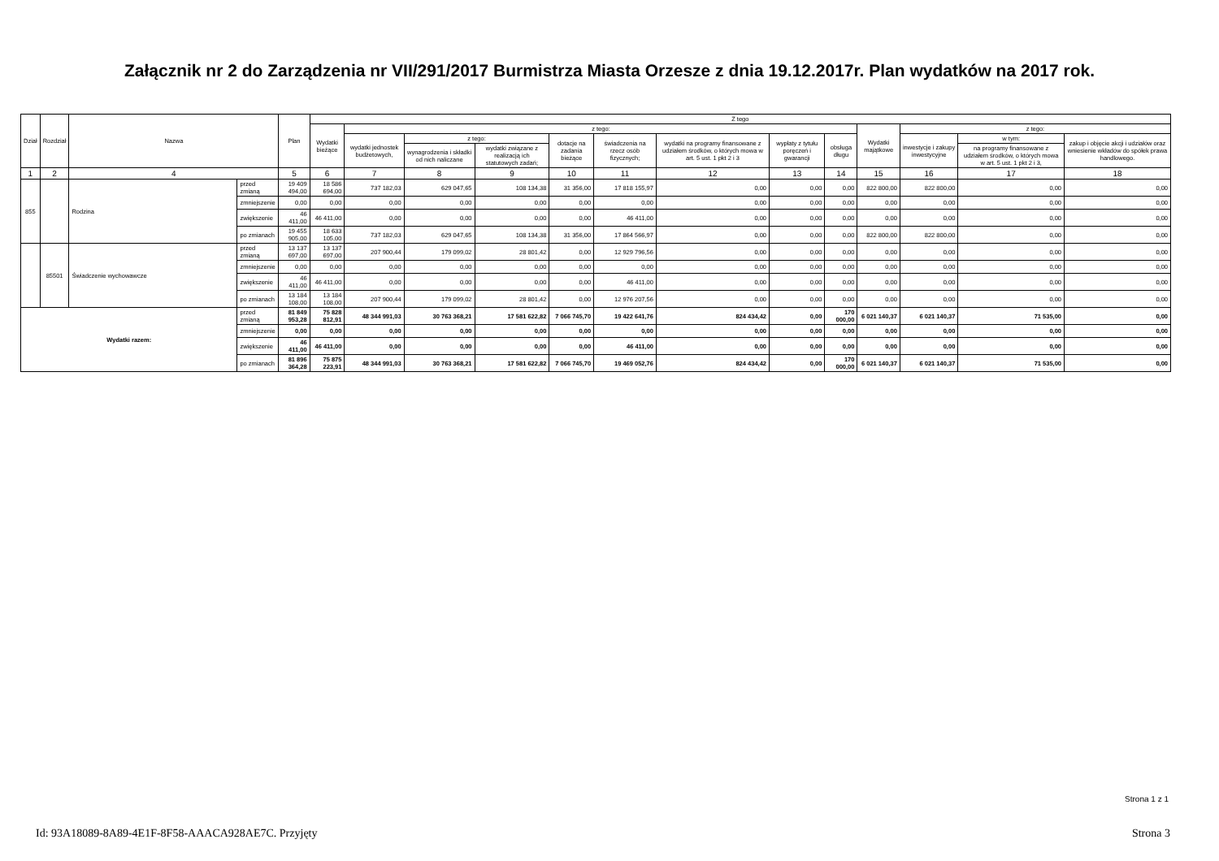Załącznik nr 2 do Zarządzenia nr VII/291/2017 Burmistrza Miasta Orzesze z dnia 19.12.2017r. Plan wydatków na 2017 rok.
| Dział | Rozdział | Nazwa | | Plan | Z tego | | | | | | | | | | | | |
| --- | --- | --- | --- | --- | --- | --- | --- | --- | --- | --- | --- | --- | --- | --- | --- | --- | --- |
| | | | | | Wydatki bieżące | z tego: | | | | | | | | Wydatki majątkowe | z tego: | | |
| | | | | | | wydatki jednostek budżetowych, | z tego: | | dotacje na zadania bieżące | świadczenia na rzecz osób fizycznych; | wydatki na programy finansowane z udziałem środków, o których mowa w art. 5 ust. 1 pkt 2 i 3 | wypłaty z tytułu poręczeń i gwarancji | obsługa długu | | inwestycje i zakupy inwestycyjne | w tym: | zakup i objęcie akcji i udziałów oraz wniesienie wkładów do spółek prawa handlowego. |
| | | | | | | | wynagrodzenia i składki od nich naliczane | wydatki związane z realizacją ich statutowych zadań; | | | | | | | | na programy finansowane z udziałem środków, o których mowa w art. 5 ust. 1 pkt 2 i 3, | |
| 1 | 2 | 4 | | 5 | 6 | 7 | 8 | 9 | 10 | 11 | 12 | 13 | 14 | 15 | 16 | 17 | 18 |
| 855 | | Rodzina | przed zmianą | 19 409 494,00 | 18 586 694,00 | 737 182,03 | 629 047,65 | 108 134,38 | 31 356,00 | 17 818 155,97 | 0,00 | 0,00 | 0,00 | 822 800,00 | 822 800,00 | 0,00 | 0,00 |
| | | | zmniejszenie | 0,00 | 0,00 | 0,00 | 0,00 | 0,00 | 0,00 | 0,00 | 0,00 | 0,00 | 0,00 | 0,00 | 0,00 | 0,00 | 0,00 |
| | | | zwiększenie | 46 411,00 | 46 411,00 | 0,00 | 0,00 | 0,00 | 0,00 | 46 411,00 | 0,00 | 0,00 | 0,00 | 0,00 | 0,00 | 0,00 | 0,00 |
| | | | po zmianach | 19 455 905,00 | 18 633 105,00 | 737 182,03 | 629 047,65 | 108 134,38 | 31 356,00 | 17 864 566,97 | 0,00 | 0,00 | 0,00 | 822 800,00 | 822 800,00 | 0,00 | 0,00 |
| | 85501 | Świadczenie wychowawcze | przed zmianą | 13 137 697,00 | 13 137 697,00 | 207 900,44 | 179 099,02 | 28 801,42 | 0,00 | 12 929 796,56 | 0,00 | 0,00 | 0,00 | 0,00 | 0,00 | 0,00 | 0,00 |
| | | | zmniejszenie | 0,00 | 0,00 | 0,00 | 0,00 | 0,00 | 0,00 | 0,00 | 0,00 | 0,00 | 0,00 | 0,00 | 0,00 | 0,00 | 0,00 |
| | | | zwiększenie | 46 411,00 | 46 411,00 | 0,00 | 0,00 | 0,00 | 0,00 | 46 411,00 | 0,00 | 0,00 | 0,00 | 0,00 | 0,00 | 0,00 | 0,00 |
| | | | po zmianach | 13 184 108,00 | 13 184 108,00 | 207 900,44 | 179 099,02 | 28 801,42 | 0,00 | 12 976 207,56 | 0,00 | 0,00 | 0,00 | 0,00 | 0,00 | 0,00 | 0,00 |
| Wydatki razem: | | | przed zmianą | 81 849 953,28 | 75 828 812,91 | 48 344 991,03 | 30 763 368,21 | 17 581 622,82 | 7 066 745,70 | 19 422 641,76 | 824 434,42 | 0,00 | 170 000,00 | 6 021 140,37 | 6 021 140,37 | 71 535,00 | 0,00 |
| | | | zmniejszenie | 0,00 | 0,00 | 0,00 | 0,00 | 0,00 | 0,00 | 0,00 | 0,00 | 0,00 | 0,00 | 0,00 | 0,00 | 0,00 | 0,00 |
| | | | zwiększenie | 46 411,00 | 46 411,00 | 0,00 | 0,00 | 0,00 | 0,00 | 46 411,00 | 0,00 | 0,00 | 0,00 | 0,00 | 0,00 | 0,00 | 0,00 |
| | | | po zmianach | 81 896 364,28 | 75 875 223,91 | 48 344 991,03 | 30 763 368,21 | 17 581 622,82 | 7 066 745,70 | 19 469 052,76 | 824 434,42 | 0,00 | 170 000,00 | 6 021 140,37 | 6 021 140,37 | 71 535,00 | 0,00 |
Strona 1 z 1
Id: 93A18089-8A89-4E1F-8F58-AAACA928AE7C. Przyjęty Strona 3